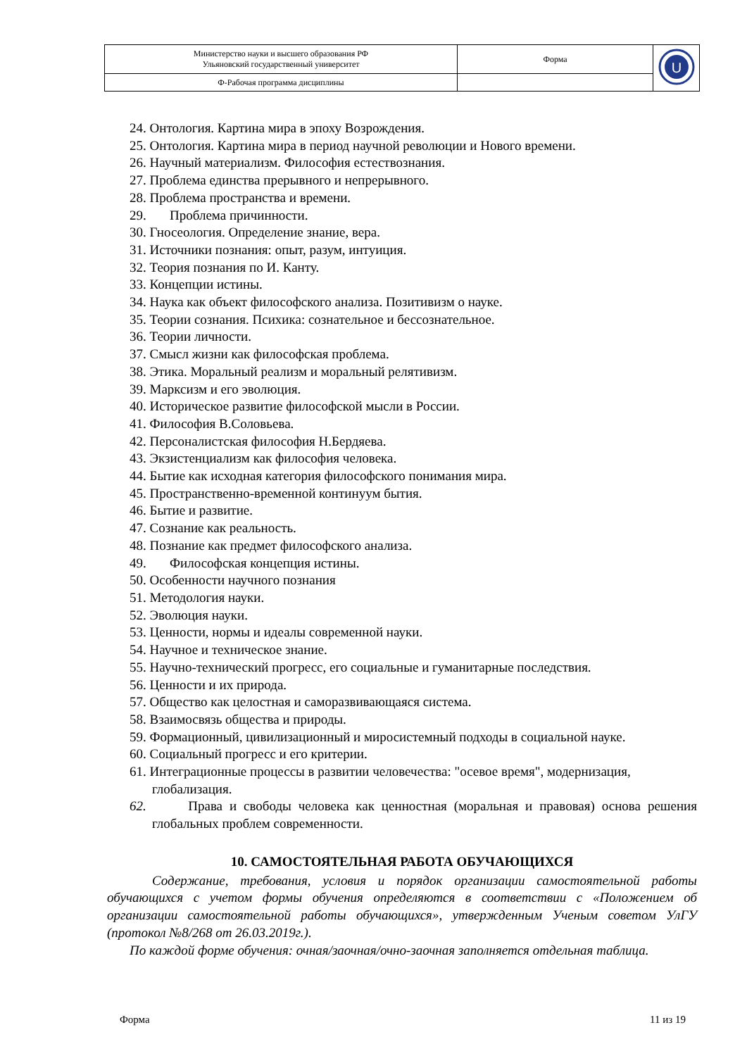| Министерство науки и высшего образования РФ Ульяновский государственный университет | Форма | U |
| Ф-Рабочая программа дисциплины | | |
24. Онтология. Картина мира в эпоху Возрождения.
25. Онтология. Картина мира в период научной революции и Нового времени.
26. Научный материализм. Философия естествознания.
27. Проблема единства прерывного и непрерывного.
28. Проблема пространства и времени.
29. Проблема причинности.
30. Гносеология. Определение знание, вера.
31. Источники познания: опыт, разум, интуиция.
32. Теория познания по И. Канту.
33. Концепции истины.
34. Наука как объект философского анализа. Позитивизм о науке.
35. Теории сознания. Психика: сознательное и бессознательное.
36. Теории личности.
37. Смысл жизни как философская проблема.
38. Этика. Моральный реализм и моральный релятивизм.
39. Марксизм и его эволюция.
40. Историческое развитие философской мысли в России.
41. Философия В.Соловьева.
42. Персоналистская философия Н.Бердяева.
43. Экзистенциализм как философия человека.
44. Бытие как исходная категория философского понимания мира.
45. Пространственно-временной континуум бытия.
46. Бытие и развитие.
47. Сознание как реальность.
48. Познание как предмет философского анализа.
49. Философская концепция истины.
50. Особенности научного познания
51. Методология науки.
52. Эволюция науки.
53. Ценности, нормы и идеалы современной науки.
54. Научное и техническое знание.
55. Научно-технический прогресс, его социальные и гуманитарные последствия.
56. Ценности и их природа.
57. Общество как целостная и саморазвивающаяся система.
58. Взаимосвязь общества и природы.
59. Формационный, цивилизационный и миросистемный подходы в социальной науке.
60. Социальный прогресс и его критерии.
61. Интеграционные процессы в развитии человечества: "осевое время", модернизация, глобализация.
62. Права и свободы человека как ценностная (моральная и правовая) основа решения глобальных проблем современности.
10. САМОСТОЯТЕЛЬНАЯ РАБОТА ОБУЧАЮЩИХСЯ
Содержание, требования, условия и порядок организации самостоятельной работы обучающихся с учетом формы обучения определяются в соответствии с «Положением об организации самостоятельной работы обучающихся», утвержденным Ученым советом УлГУ (протокол №8/268 от 26.03.2019г.).
По каждой форме обучения: очная/заочная/очно-заочная заполняется отдельная таблица.
Форма 11 из 19